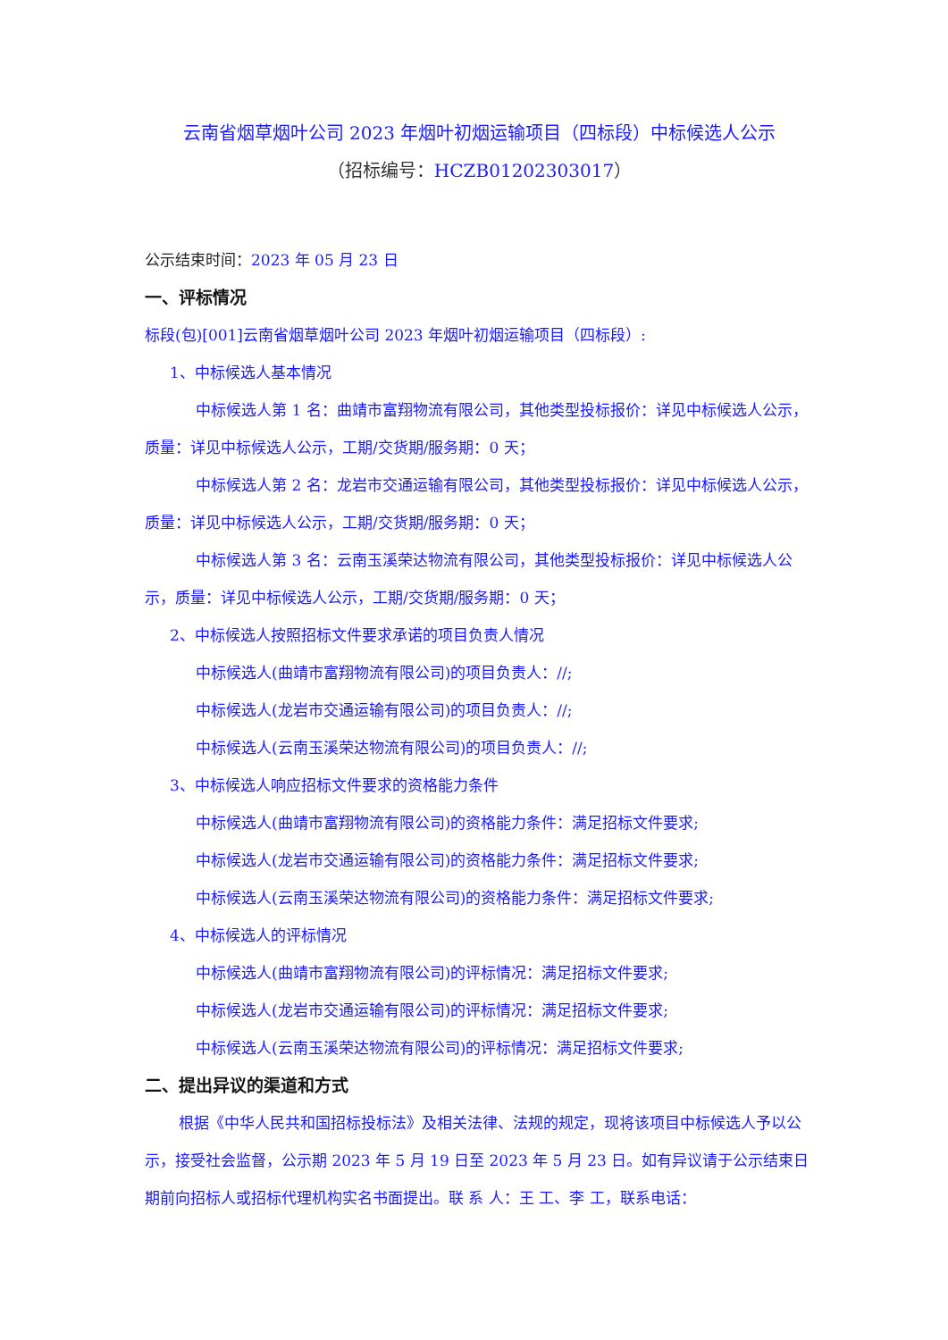云南省烟草烟叶公司 2023 年烟叶初烟运输项目（四标段）中标候选人公示
（招标编号：HCZB01202303017）
公示结束时间：2023 年 05 月 23 日
一、评标情况
标段(包)[001]云南省烟草烟叶公司 2023 年烟叶初烟运输项目（四标段）:
1、中标候选人基本情况
中标候选人第 1 名：曲靖市富翔物流有限公司，其他类型投标报价：详见中标候选人公示，质量：详见中标候选人公示，工期/交货期/服务期：0 天；
中标候选人第 2 名：龙岩市交通运输有限公司，其他类型投标报价：详见中标候选人公示，质量：详见中标候选人公示，工期/交货期/服务期：0 天；
中标候选人第 3 名：云南玉溪荣达物流有限公司，其他类型投标报价：详见中标候选人公示，质量：详见中标候选人公示，工期/交货期/服务期：0 天；
2、中标候选人按照招标文件要求承诺的项目负责人情况
中标候选人(曲靖市富翔物流有限公司)的项目负责人：//;
中标候选人(龙岩市交通运输有限公司)的项目负责人：//;
中标候选人(云南玉溪荣达物流有限公司)的项目负责人：//;
3、中标候选人响应招标文件要求的资格能力条件
中标候选人(曲靖市富翔物流有限公司)的资格能力条件：满足招标文件要求;
中标候选人(龙岩市交通运输有限公司)的资格能力条件：满足招标文件要求;
中标候选人(云南玉溪荣达物流有限公司)的资格能力条件：满足招标文件要求;
4、中标候选人的评标情况
中标候选人(曲靖市富翔物流有限公司)的评标情况：满足招标文件要求;
中标候选人(龙岩市交通运输有限公司)的评标情况：满足招标文件要求;
中标候选人(云南玉溪荣达物流有限公司)的评标情况：满足招标文件要求;
二、提出异议的渠道和方式
根据《中华人民共和国招标投标法》及相关法律、法规的规定，现将该项目中标候选人予以公示，接受社会监督，公示期 2023 年 5 月 19 日至 2023 年 5 月 23 日。如有异议请于公示结束日期前向招标人或招标代理机构实名书面提出。联 系 人：王 工、李 工，联系电话：